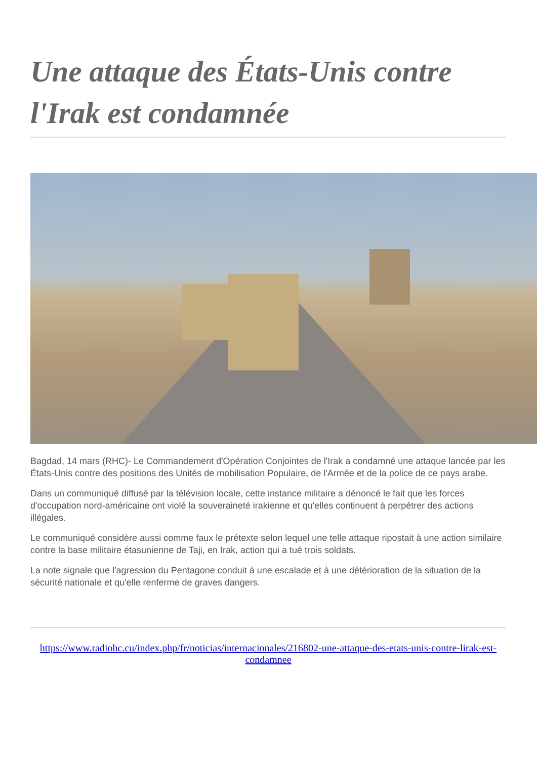Une attaque des États-Unis contre l'Irak est condamnée
Bagdad, 14 mars (RHC)- Le Commandement d'Opération Conjointes de l'Irak a condamné une attaque lancée par les États-Unis contre des positions des Unités de mobilisation Populaire, de l'Armée et de la police de ce pays arabe.
Dans un communiqué diffusé par la télévision locale, cette instance militaire a dénoncé le fait que les forces d'occupation nord-américaine ont violé la souveraineté irakienne et qu'elles continuent à perpétrer des actions illégales.
Le communiqué considère aussi comme faux le prétexte selon lequel une telle attaque ripostait à une action similaire contre la base militaire étasunienne de Taji, en Irak, action qui a tué trois soldats.
La note signale que l'agression du Pentagone conduit à une escalade et à une détérioration de la situation de la sécurité nationale et qu'elle renferme de graves dangers.
https://www.radiohc.cu/index.php/fr/noticias/internacionales/216802-une-attaque-des-etats-unis-contre-lirak-est-condamnee